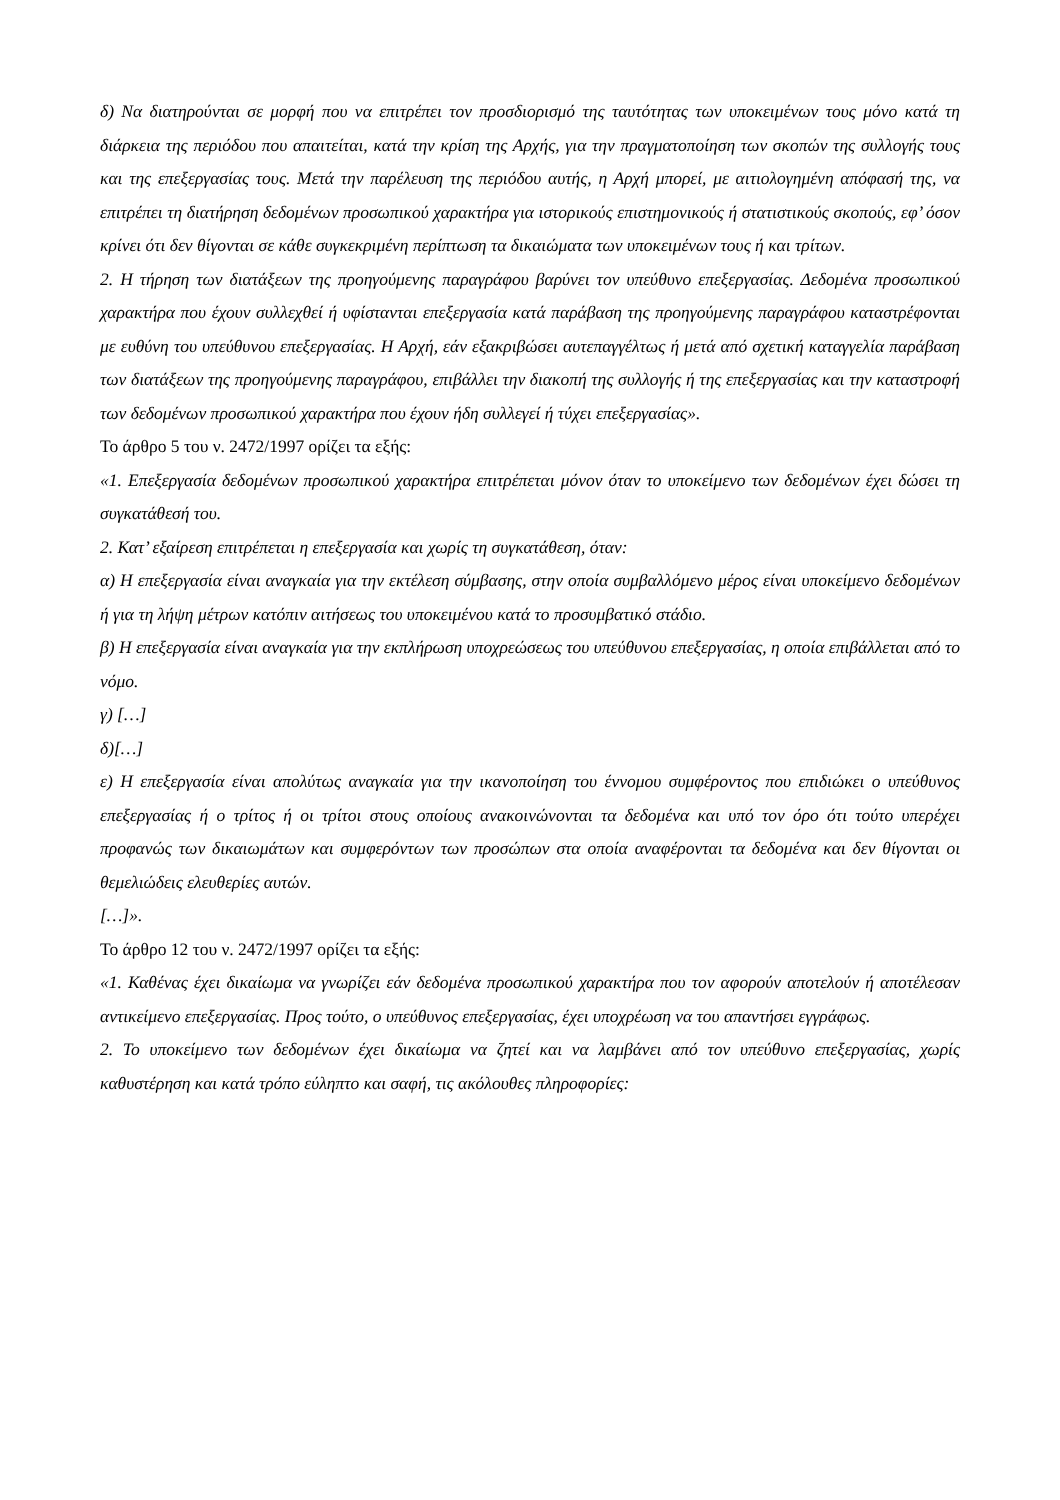δ) Να διατηρούνται σε μορφή που να επιτρέπει τον προσδιορισμό της ταυτότητας των υποκειμένων τους μόνο κατά τη διάρκεια της περιόδου που απαιτείται, κατά την κρίση της Αρχής, για την πραγματοποίηση των σκοπών της συλλογής τους και της επεξεργασίας τους. Μετά την παρέλευση της περιόδου αυτής, η Αρχή μπορεί, με αιτιολογημένη απόφασή της, να επιτρέπει τη διατήρηση δεδομένων προσωπικού χαρακτήρα για ιστορικούς επιστημονικούς ή στατιστικούς σκοπούς, εφ’ όσον κρίνει ότι δεν θίγονται σε κάθε συγκεκριμένη περίπτωση τα δικαιώματα των υποκειμένων τους ή και τρίτων.
2. Η τήρηση των διατάξεων της προηγούμενης παραγράφου βαρύνει τον υπεύθυνο επεξεργασίας. Δεδομένα προσωπικού χαρακτήρα που έχουν συλλεχθεί ή υφίστανται επεξεργασία κατά παράβαση της προηγούμενης παραγράφου καταστρέφονται με ευθύνη του υπεύθυνου επεξεργασίας. Η Αρχή, εάν εξακριβώσει αυτεπαγγέλτως ή μετά από σχετική καταγγελία παράβαση των διατάξεων της προηγούμενης παραγράφου, επιβάλλει την διακοπή της συλλογής ή της επεξεργασίας και την καταστροφή των δεδομένων προσωπικού χαρακτήρα που έχουν ήδη συλλεγεί ή τύχει επεξεργασίας».
Το άρθρο 5 του ν. 2472/1997 ορίζει τα εξής:
«1. Επεξεργασία δεδομένων προσωπικού χαρακτήρα επιτρέπεται μόνον όταν το υποκείμενο των δεδομένων έχει δώσει τη συγκατάθεσή του.
2. Κατ’ εξαίρεση επιτρέπεται η επεξεργασία και χωρίς τη συγκατάθεση, όταν:
α) Η επεξεργασία είναι αναγκαία για την εκτέλεση σύμβασης, στην οποία συμβαλλόμενο μέρος είναι υποκείμενο δεδομένων ή για τη λήψη μέτρων κατόπιν αιτήσεως του υποκειμένου κατά το προσυμβατικό στάδιο.
β) Η επεξεργασία είναι αναγκαία για την εκπλήρωση υποχρεώσεως του υπεύθυνου επεξεργασίας, η οποία επιβάλλεται από το νόμο.
γ) […]
δ)[…]
ε) Η επεξεργασία είναι απολύτως αναγκαία για την ικανοποίηση του έννομου συμφέροντος που επιδιώκει ο υπεύθυνος επεξεργασίας ή ο τρίτος ή οι τρίτοι στους οποίους ανακοινώνονται τα δεδομένα και υπό τον όρο ότι τούτο υπερέχει προφανώς των δικαιωμάτων και συμφερόντων των προσώπων στα οποία αναφέρονται τα δεδομένα και δεν θίγονται οι θεμελιώδεις ελευθερίες αυτών.
[…]».
Το άρθρο 12 του ν. 2472/1997 ορίζει τα εξής:
«1. Καθένας έχει δικαίωμα να γνωρίζει εάν δεδομένα προσωπικού χαρακτήρα που τον αφορούν αποτελούν ή αποτέλεσαν αντικείμενο επεξεργασίας. Προς τούτο, ο υπεύθυνος επεξεργασίας, έχει υποχρέωση να του απαντήσει εγγράφως.
2. Το υποκείμενο των δεδομένων έχει δικαίωμα να ζητεί και να λαμβάνει από τον υπεύθυνο επεξεργασίας, χωρίς καθυστέρηση και κατά τρόπο εύληπτο και σαφή, τις ακόλουθες πληροφορίες: